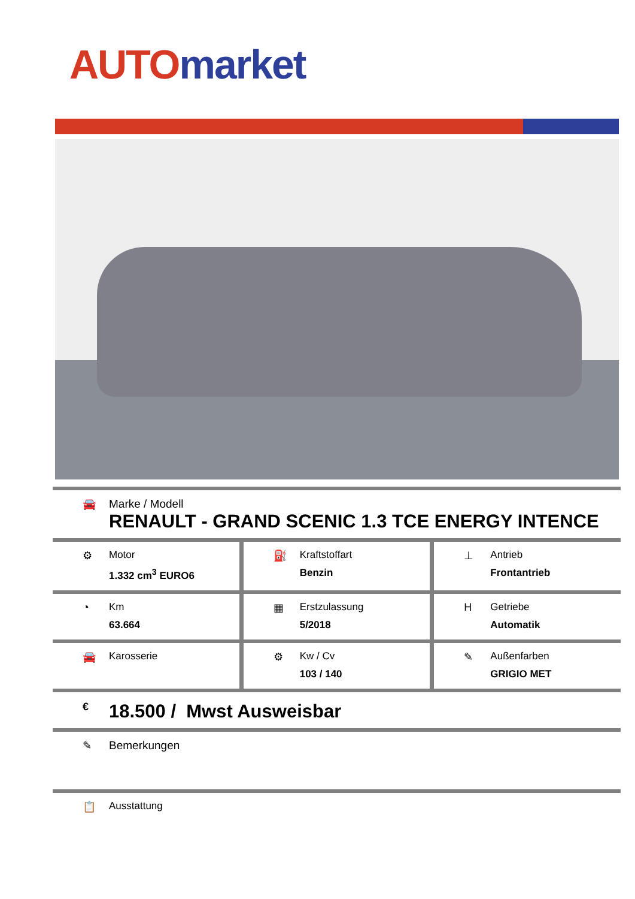AUTO market
🚘 Marke / Modell
RENAULT - GRAND SCENIC 1.3 TCE ENERGY INTENCE
⚙ Motor
1.332 cm<sup>3</sup> EURO6
⛽ Kraftstoffart
Benzin
⊥ Antrieb
Frontantrieb
◔ Km
63.664
▦ Erstzulassung
5/2018
H Getriebe
Automatik
🚘 Karosserie ⚙ Kw / Cv
103 / 140
✎ Außenfarben
GRIGIO MET
€
18.500 / Mwst Ausweisbar
✎ Bemerkungen
📋 Ausstattung